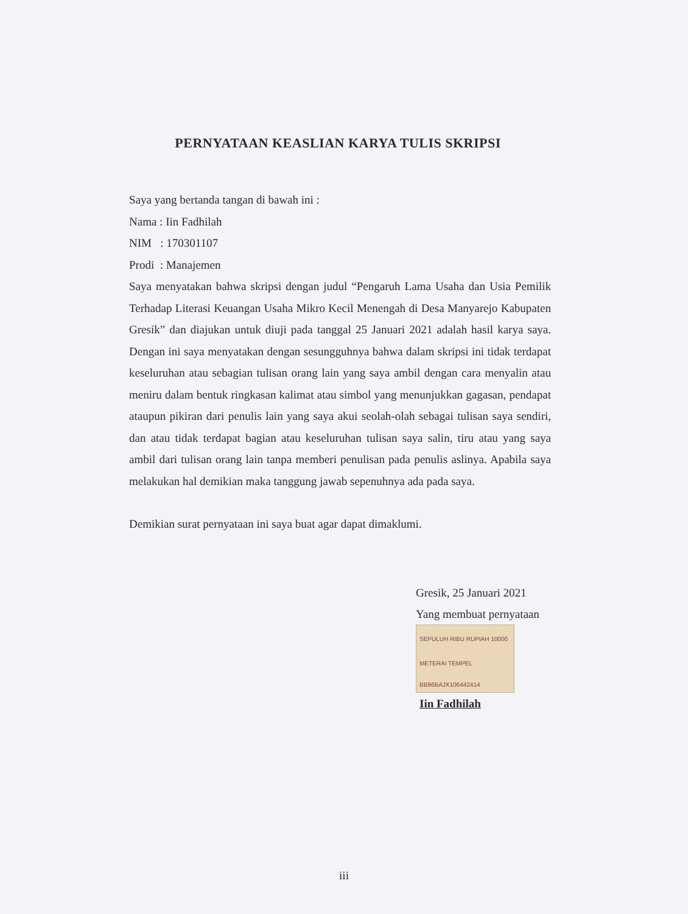PERNYATAAN KEASLIAN KARYA TULIS SKRIPSI
Saya yang bertanda tangan di bawah ini :
Nama : Iin Fadhilah
NIM : 170301107
Prodi : Manajemen
Saya menyatakan bahwa skripsi dengan judul “Pengaruh Lama Usaha dan Usia Pemilik Terhadap Literasi Keuangan Usaha Mikro Kecil Menengah di Desa Manyarejo Kabupaten Gresik” dan diajukan untuk diuji pada tanggal 25 Januari 2021 adalah hasil karya saya. Dengan ini saya menyatakan dengan sesungguhnya bahwa dalam skripsi ini tidak terdapat keseluruhan atau sebagian tulisan orang lain yang saya ambil dengan cara menyalin atau meniru dalam bentuk ringkasan kalimat atau simbol yang menunjukkan gagasan, pendapat ataupun pikiran dari penulis lain yang saya akui seolah-olah sebagai tulisan saya sendiri, dan atau tidak terdapat bagian atau keseluruhan tulisan saya salin, tiru atau yang saya ambil dari tulisan orang lain tanpa memberi penulisan pada penulis aslinya. Apabila saya melakukan hal demikian maka tanggung jawab sepenuhnya ada pada saya.
Demikian surat pernyataan ini saya buat agar dapat dimaklumi.
Gresik, 25 Januari 2021
Yang membuat pernyataan
SEPULUH RIBU RUPIAH 10000
METERAI TEMPEL
BB96BAJX106442414
Iin Fadhilah
iii